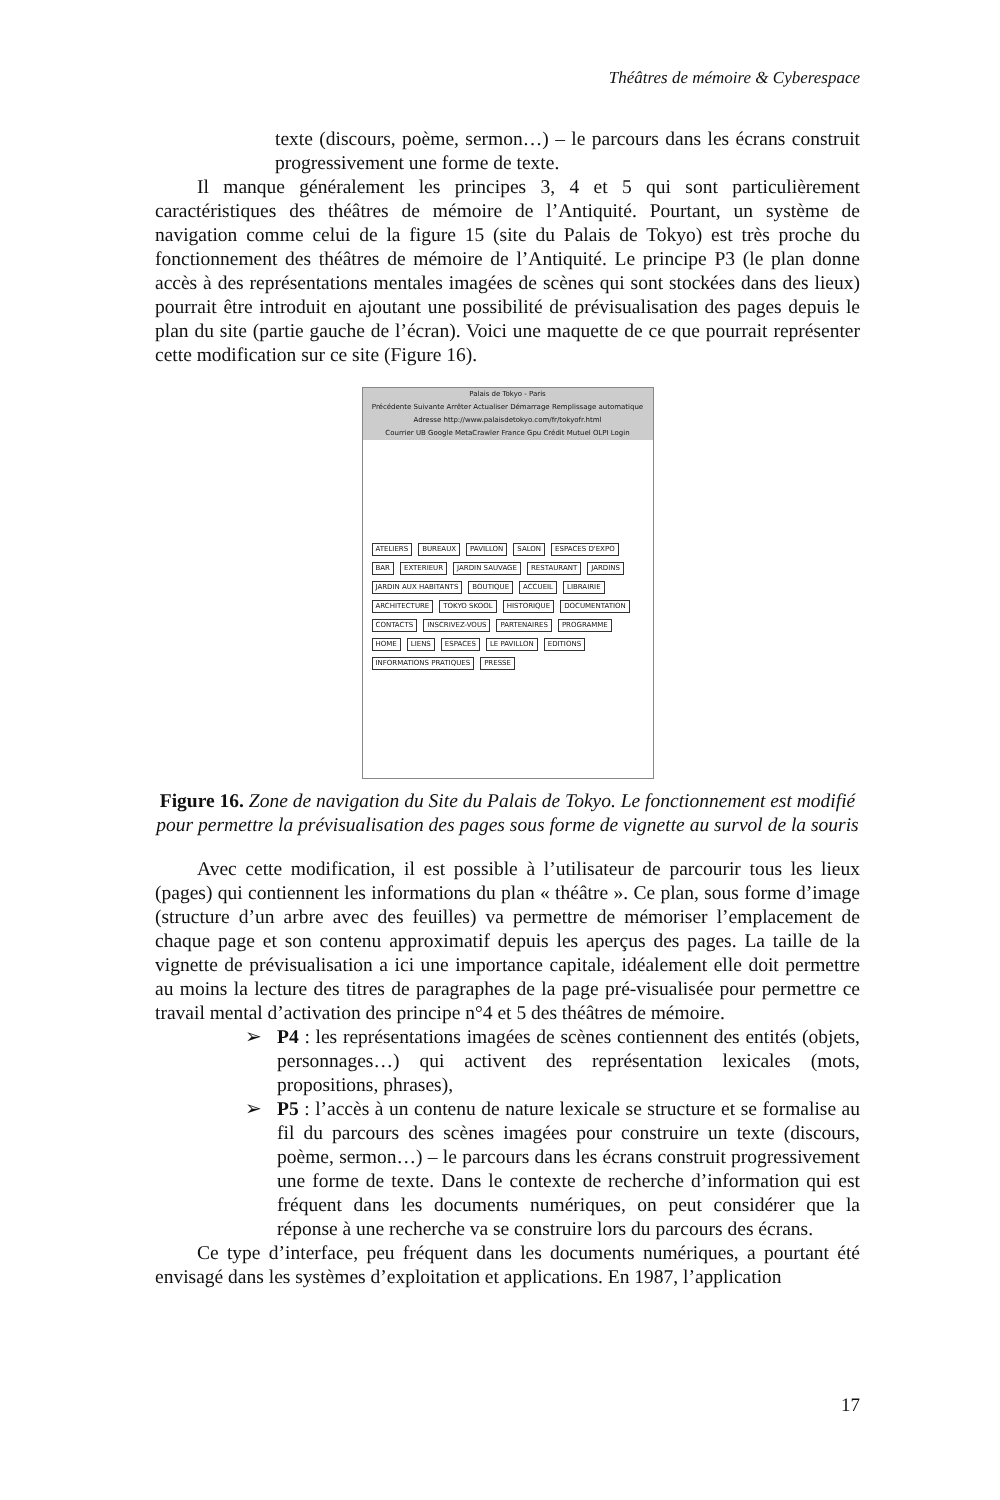Théâtres de mémoire & Cyberespace
texte (discours, poème, sermon…) – le parcours dans les écrans construit progressivement une forme de texte.
Il manque généralement les principes 3, 4 et 5 qui sont particulièrement caractéristiques des théâtres de mémoire de l’Antiquité. Pourtant, un système de navigation comme celui de la figure 15 (site du Palais de Tokyo) est très proche du fonctionnement des théâtres de mémoire de l’Antiquité. Le principe P3 (le plan donne accès à des représentations mentales imagées de scènes qui sont stockées dans des lieux) pourrait être introduit en ajoutant une possibilité de prévisualisation des pages depuis le plan du site (partie gauche de l’écran). Voici une maquette de ce que pourrait représenter cette modification sur ce site (Figure 16).
Palais de Tokyo - Paris
Précédente Suivante Arrêter Actualiser Démarrage Remplissage automatique
Adresse http://www.palaisdetokyo.com/fr/tokyofr.html
Courrier UB Google MetaCrawler France Gpu Crédit Mutuel OLPI Login
ATELIERS BUREAUX PAVILLON SALON ESPACES D'EXPO BAR EXTERIEUR JARDIN SAUVAGE RESTAURANT JARDINS JARDIN AUX HABITANTS BOUTIQUE ACCUEIL LIBRAIRIE ARCHITECTURE TOKYO SKOOL HISTORIQUE DOCUMENTATION CONTACTS INSCRIVEZ-VOUS PARTENAIRES PROGRAMME HOME LIENS ESPACES LE PAVILLON EDITIONS INFORMATIONS PRATIQUES PRESSE
Figure 16. Zone de navigation du Site du Palais de Tokyo. Le fonctionnement est modifié pour permettre la prévisualisation des pages sous forme de vignette au survol de la souris
Avec cette modification, il est possible à l’utilisateur de parcourir tous les lieux (pages) qui contiennent les informations du plan « théâtre ». Ce plan, sous forme d’image (structure d’un arbre avec des feuilles) va permettre de mémoriser l’emplacement de chaque page et son contenu approximatif depuis les aperçus des pages. La taille de la vignette de prévisualisation a ici une importance capitale, idéalement elle doit permettre au moins la lecture des titres de paragraphes de la page pré-visualisée pour permettre ce travail mental d’activation des principe n°4 et 5 des théâtres de mémoire.
➢ P4 : les représentations imagées de scènes contiennent des entités (objets, personnages…) qui activent des représentation lexicales (mots, propositions, phrases),
➢ P5 : l’accès à un contenu de nature lexicale se structure et se formalise au fil du parcours des scènes imagées pour construire un texte (discours, poème, sermon…) – le parcours dans les écrans construit progressivement une forme de texte. Dans le contexte de recherche d’information qui est fréquent dans les documents numériques, on peut considérer que la réponse à une recherche va se construire lors du parcours des écrans.
Ce type d’interface, peu fréquent dans les documents numériques, a pourtant été envisagé dans les systèmes d’exploitation et applications. En 1987, l’application
17